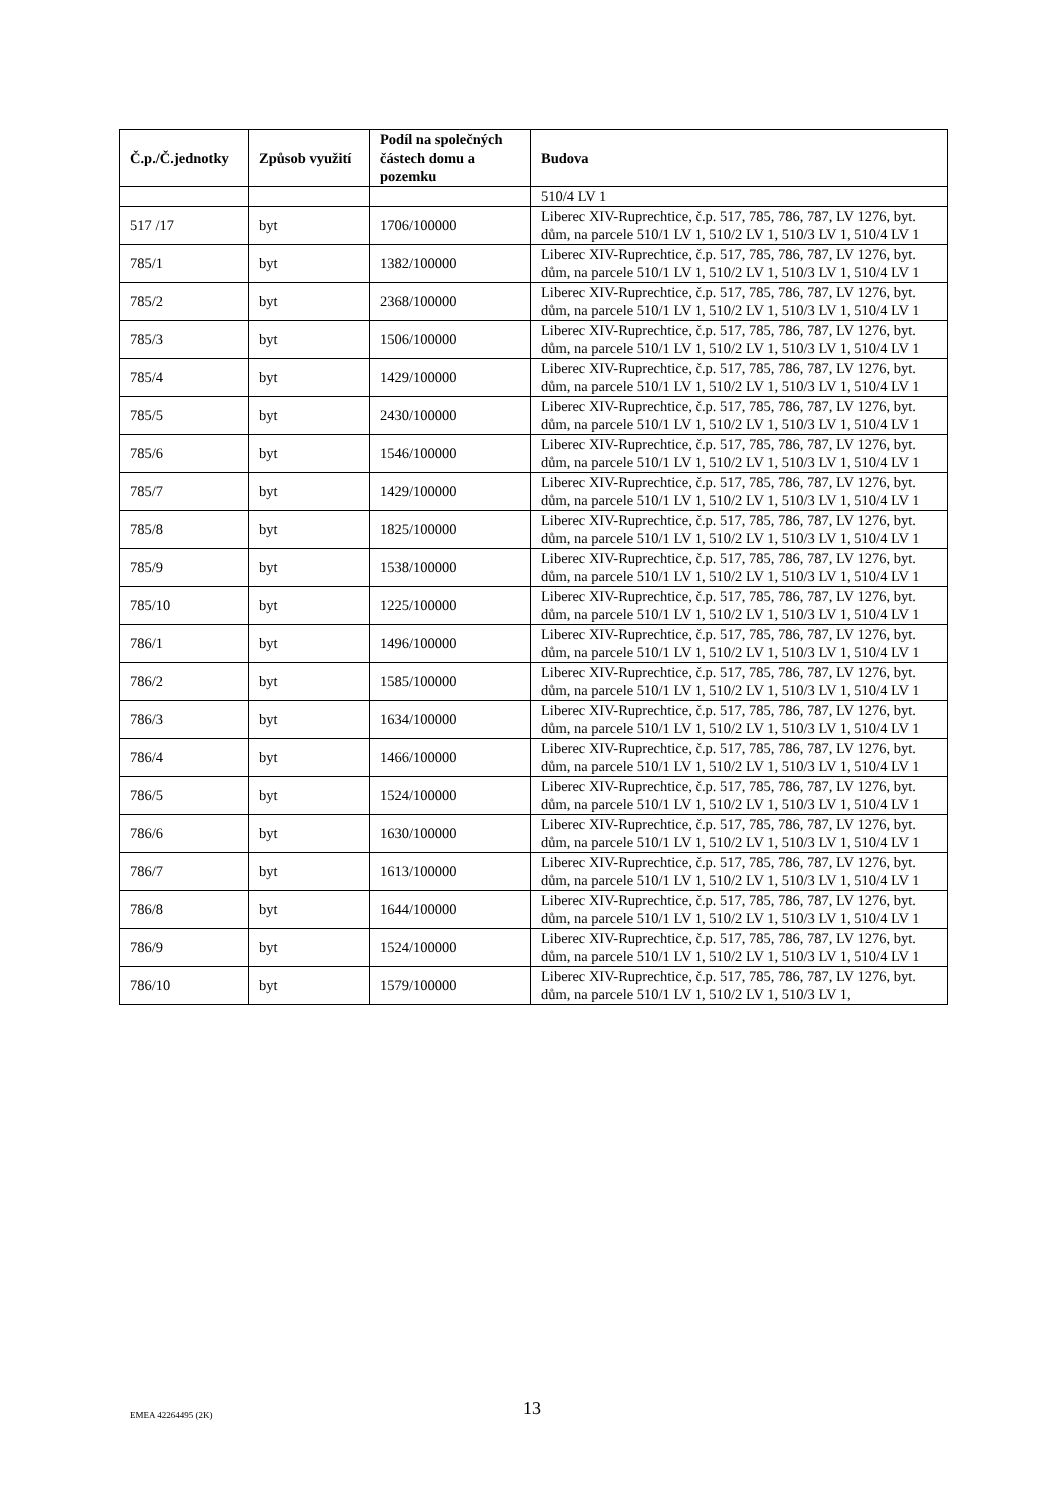| Č.p./Č.jednotky | Způsob využití | Podíl na společných částech domu a pozemku | Budova |
| --- | --- | --- | --- |
| | | | 510/4 LV 1 |
| 517 /17 | byt | 1706/100000 | Liberec XIV-Ruprechtice, č.p. 517, 785, 786, 787, LV 1276, byt. dům, na parcele 510/1 LV 1, 510/2 LV 1, 510/3 LV 1, 510/4 LV 1 |
| 785/1 | byt | 1382/100000 | Liberec XIV-Ruprechtice, č.p. 517, 785, 786, 787, LV 1276, byt. dům, na parcele 510/1 LV 1, 510/2 LV 1, 510/3 LV 1, 510/4 LV 1 |
| 785/2 | byt | 2368/100000 | Liberec XIV-Ruprechtice, č.p. 517, 785, 786, 787, LV 1276, byt. dům, na parcele 510/1 LV 1, 510/2 LV 1, 510/3 LV 1, 510/4 LV 1 |
| 785/3 | byt | 1506/100000 | Liberec XIV-Ruprechtice, č.p. 517, 785, 786, 787, LV 1276, byt. dům, na parcele 510/1 LV 1, 510/2 LV 1, 510/3 LV 1, 510/4 LV 1 |
| 785/4 | byt | 1429/100000 | Liberec XIV-Ruprechtice, č.p. 517, 785, 786, 787, LV 1276, byt. dům, na parcele 510/1 LV 1, 510/2 LV 1, 510/3 LV 1, 510/4 LV 1 |
| 785/5 | byt | 2430/100000 | Liberec XIV-Ruprechtice, č.p. 517, 785, 786, 787, LV 1276, byt. dům, na parcele 510/1 LV 1, 510/2 LV 1, 510/3 LV 1, 510/4 LV 1 |
| 785/6 | byt | 1546/100000 | Liberec XIV-Ruprechtice, č.p. 517, 785, 786, 787, LV 1276, byt. dům, na parcele 510/1 LV 1, 510/2 LV 1, 510/3 LV 1, 510/4 LV 1 |
| 785/7 | byt | 1429/100000 | Liberec XIV-Ruprechtice, č.p. 517, 785, 786, 787, LV 1276, byt. dům, na parcele 510/1 LV 1, 510/2 LV 1, 510/3 LV 1, 510/4 LV 1 |
| 785/8 | byt | 1825/100000 | Liberec XIV-Ruprechtice, č.p. 517, 785, 786, 787, LV 1276, byt. dům, na parcele 510/1 LV 1, 510/2 LV 1, 510/3 LV 1, 510/4 LV 1 |
| 785/9 | byt | 1538/100000 | Liberec XIV-Ruprechtice, č.p. 517, 785, 786, 787, LV 1276, byt. dům, na parcele 510/1 LV 1, 510/2 LV 1, 510/3 LV 1, 510/4 LV 1 |
| 785/10 | byt | 1225/100000 | Liberec XIV-Ruprechtice, č.p. 517, 785, 786, 787, LV 1276, byt. dům, na parcele 510/1 LV 1, 510/2 LV 1, 510/3 LV 1, 510/4 LV 1 |
| 786/1 | byt | 1496/100000 | Liberec XIV-Ruprechtice, č.p. 517, 785, 786, 787, LV 1276, byt. dům, na parcele 510/1 LV 1, 510/2 LV 1, 510/3 LV 1, 510/4 LV 1 |
| 786/2 | byt | 1585/100000 | Liberec XIV-Ruprechtice, č.p. 517, 785, 786, 787, LV 1276, byt. dům, na parcele 510/1 LV 1, 510/2 LV 1, 510/3 LV 1, 510/4 LV 1 |
| 786/3 | byt | 1634/100000 | Liberec XIV-Ruprechtice, č.p. 517, 785, 786, 787, LV 1276, byt. dům, na parcele 510/1 LV 1, 510/2 LV 1, 510/3 LV 1, 510/4 LV 1 |
| 786/4 | byt | 1466/100000 | Liberec XIV-Ruprechtice, č.p. 517, 785, 786, 787, LV 1276, byt. dům, na parcele 510/1 LV 1, 510/2 LV 1, 510/3 LV 1, 510/4 LV 1 |
| 786/5 | byt | 1524/100000 | Liberec XIV-Ruprechtice, č.p. 517, 785, 786, 787, LV 1276, byt. dům, na parcele 510/1 LV 1, 510/2 LV 1, 510/3 LV 1, 510/4 LV 1 |
| 786/6 | byt | 1630/100000 | Liberec XIV-Ruprechtice, č.p. 517, 785, 786, 787, LV 1276, byt. dům, na parcele 510/1 LV 1, 510/2 LV 1, 510/3 LV 1, 510/4 LV 1 |
| 786/7 | byt | 1613/100000 | Liberec XIV-Ruprechtice, č.p. 517, 785, 786, 787, LV 1276, byt. dům, na parcele 510/1 LV 1, 510/2 LV 1, 510/3 LV 1, 510/4 LV 1 |
| 786/8 | byt | 1644/100000 | Liberec XIV-Ruprechtice, č.p. 517, 785, 786, 787, LV 1276, byt. dům, na parcele 510/1 LV 1, 510/2 LV 1, 510/3 LV 1, 510/4 LV 1 |
| 786/9 | byt | 1524/100000 | Liberec XIV-Ruprechtice, č.p. 517, 785, 786, 787, LV 1276, byt. dům, na parcele 510/1 LV 1, 510/2 LV 1, 510/3 LV 1, 510/4 LV 1 |
| 786/10 | byt | 1579/100000 | Liberec XIV-Ruprechtice, č.p. 517, 785, 786, 787, LV 1276, byt. dům, na parcele 510/1 LV 1, 510/2 LV 1, 510/3 LV 1, |
13
EMEA 42264495 (2K)